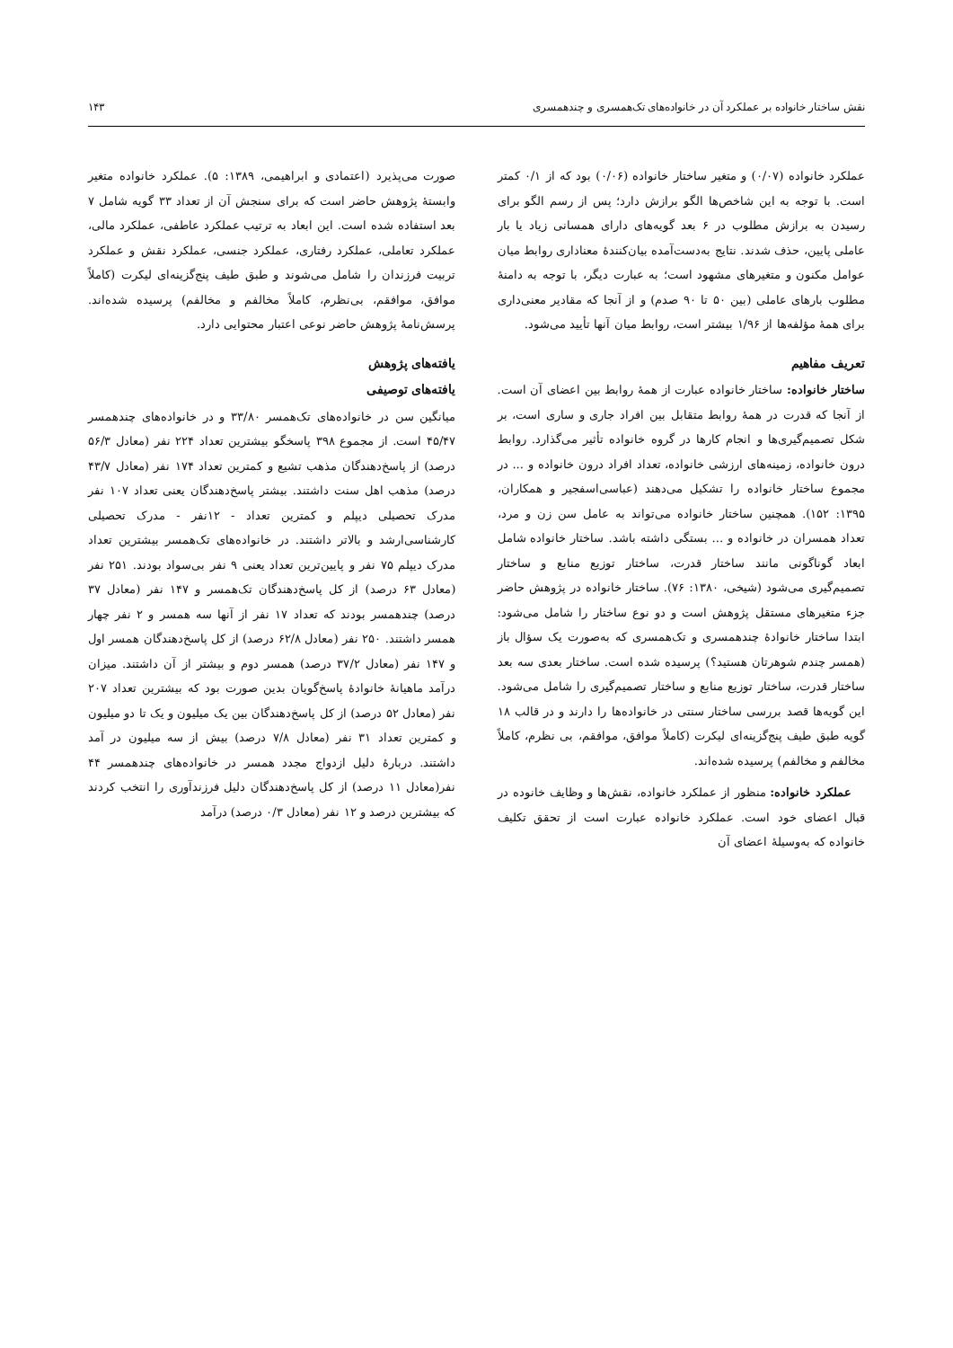نقش ساختار خانواده بر عملکرد آن در خانواده‌های تک‌همسری و چندهمسری ۱۴۳
عملکرد خانواده (۰/۰۷) و متغیر ساختار خانواده (۰/۰۶) بود که از ۰/۱ کمتر است. با توجه به این شاخص‌ها الگو برازش دارد؛ پس از رسم الگو برای رسیدن به برازش مطلوب در ۶ بعد گویه‌های دارای همسانی زیاد یا بار عاملی پایین، حذف شدند. نتایج به‌دست‌آمده بیان‌کنندهٔ معناداری روابط میان عوامل مکنون و متغیرهای مشهود است؛ به عبارت دیگر، با توجه به دامنهٔ مطلوب بارهای عاملی (بین ۵۰ تا ۹۰ صدم) و از آنجا که مقادیر معنی‌داری برای همهٔ مؤلفه‌ها از ۱/۹۶ بیشتر است، روابط میان آنها تأیید می‌شود.
تعریف مفاهیم
ساختار خانواده: ساختار خانواده عبارت از همهٔ روابط بین اعضای آن است. از آنجا که قدرت در همهٔ روابط متقابل بین افراد جاری و ساری است، بر شکل تصمیم‌گیری‌ها و انجام کارها در گروه خانواده تأثیر می‌گذارد. روابط درون خانواده، زمینه‌های ارزشی خانواده، تعداد افراد درون خانواده و ... در مجموع ساختار خانواده را تشکیل می‌دهند (عباسی‌اسفجیر و همکاران، ۱۳۹۵: ۱۵۲). همچنین ساختار خانواده می‌تواند به عامل سن زن و مرد، تعداد همسران در خانواده و ... بستگی داشته باشد. ساختار خانواده شامل ابعاد گوناگونی مانند ساختار قدرت، ساختار توزیع منابع و ساختار تصمیم‌گیری می‌شود (شیخی، ۱۳۸۰: ۷۶). ساختار خانواده در پژوهش حاضر جزء متغیرهای مستقل پژوهش است و دو نوع ساختار را شامل می‌شود: ابتدا ساختار خانوادهٔ چندهمسری و تک‌همسری که به‌صورت یک سؤال باز (همسر چندم شوهرتان هستید؟) پرسیده شده است. ساختار بعدی سه بعد ساختار قدرت، ساختار توزیع منابع و ساختار تصمیم‌گیری را شامل می‌شود. این گویه‌ها قصد بررسی ساختار سنتی در خانواده‌ها را دارند و در قالب ۱۸ گویه طبق طیف پنج‌گزینه‌ای لیکرت (کاملاً موافق، موافقم، بی نظرم، کاملاً مخالفم و مخالفم) پرسیده شده‌اند.
عملکرد خانواده: منظور از عملکرد خانواده، نقش‌ها و وظایف خانوده در قبال اعضای خود است. عملکرد خانواده عبارت است از تحقق تکلیف خانواده که به‌وسیلهٔ اعضای آن
صورت می‌پذیرد (اعتمادی و ابراهیمی، ۱۳۸۹: ۵). عملکرد خانواده متغیر وابستهٔ پژوهش حاضر است که برای سنجش آن از تعداد ۳۳ گویه شامل ۷ بعد استفاده شده است. این ابعاد به ترتیب عملکرد عاطفی، عملکرد مالی، عملکرد تعاملی، عملکرد رفتاری، عملکرد جنسی، عملکرد نقش و عملکرد تربیت فرزندان را شامل می‌شوند و طبق طیف پنج‌گزینه‌ای لیکرت (کاملاً موافق، موافقم، بی‌نظرم، کاملاً مخالفم و مخالفم) پرسیده شده‌اند. پرسش‌نامهٔ پژوهش حاضر نوعی اعتبار محتوایی دارد.
یافته‌های پژوهش
یافته‌های توصیفی
میانگین سن در خانواده‌های تک‌همسر ۳۳/۸۰ و در خانواده‌های چندهمسر ۴۵/۴۷ است. از مجموع ۳۹۸ پاسخگو بیشترین تعداد ۲۲۴ نفر (معادل ۵۶/۳ درصد) از پاسخ‌دهندگان مذهب تشیع و کمترین تعداد ۱۷۴ نفر (معادل ۴۳/۷ درصد) مذهب اهل سنت داشتند. بیشتر پاسخ‌دهندگان یعنی تعداد ۱۰۷ نفر مدرک تحصیلی دیپلم و کمترین تعداد - ۱۲نفر - مدرک تحصیلی کارشناسی‌ارشد و بالاتر داشتند. در خانواده‌های تک‌همسر بیشترین تعداد مدرک دیپلم ۷۵ نفر و پایین‌ترین تعداد یعنی ۹ نفر بی‌سواد بودند. ۲۵۱ نفر (معادل ۶۳ درصد) از کل پاسخ‌دهندگان تک‌همسر و ۱۴۷ نفر (معادل ۳۷ درصد) چندهمسر بودند که تعداد ۱۷ نفر از آنها سه همسر و ۲ نفر چهار همسر داشتند. ۲۵۰ نفر (معادل ۶۲/۸ درصد) از کل پاسخ‌دهندگان همسر اول و ۱۴۷ نفر (معادل ۳۷/۲ درصد) همسر دوم و بیشتر از آن داشتند. میزان درآمد ماهیانهٔ خانوادهٔ پاسخ‌گویان بدین صورت بود که بیشترین تعداد ۲۰۷ نفر (معادل ۵۲ درصد) از کل پاسخ‌دهندگان بین یک میلیون و یک تا دو میلیون و کمترین تعداد ۳۱ نفر (معادل ۷/۸ درصد) بیش از سه میلیون در آمد داشتند. دربارهٔ دلیل ازدواج مجدد همسر در خانواده‌های چندهمسر ۴۴ نفر(معادل ۱۱ درصد) از کل پاسخ‌دهندگان دلیل فرزندآوری را انتخب کردند که بیشترین درصد و ۱۲ نفر (معادل ۰/۳ درصد) درآمد